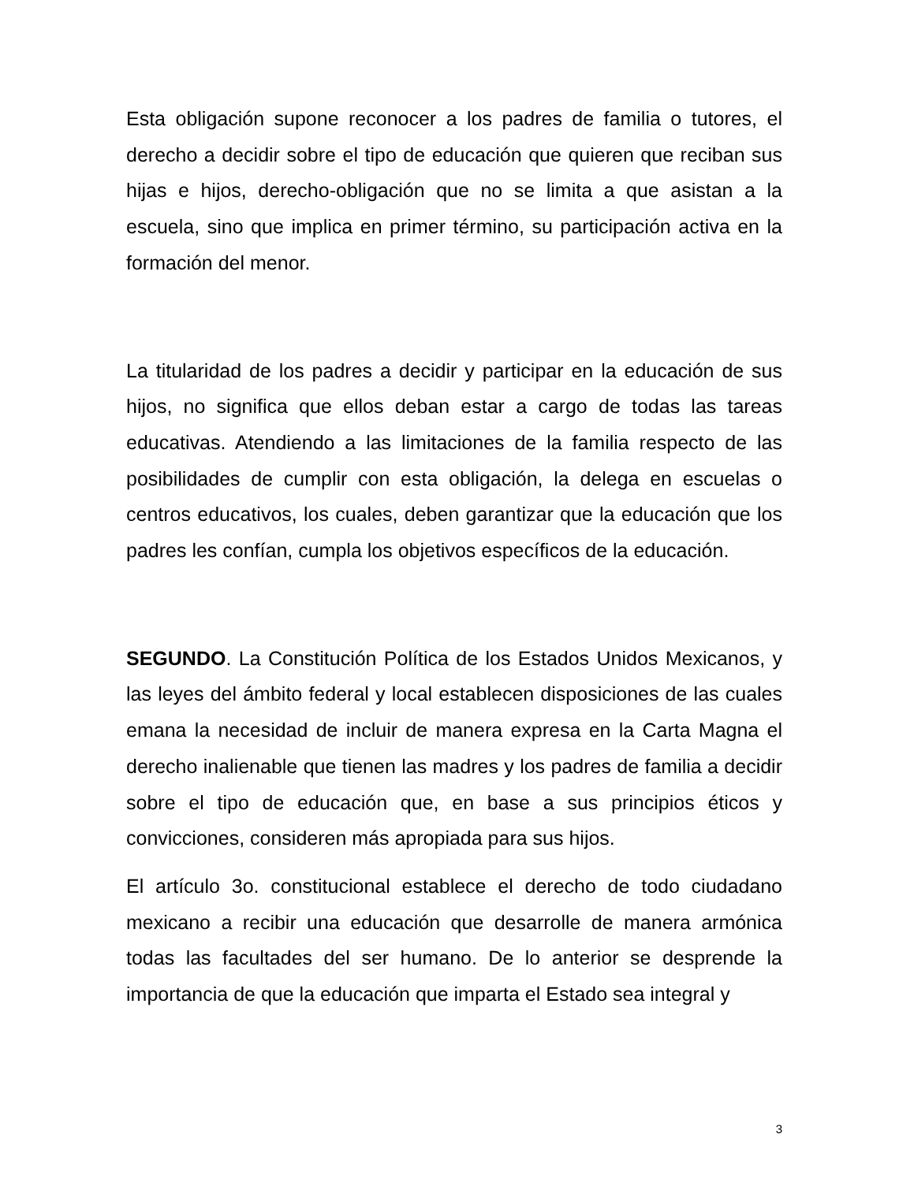Esta obligación supone reconocer a los padres de familia o tutores, el derecho a decidir sobre el tipo de educación que quieren que reciban sus hijas e hijos, derecho-obligación que no se limita a que asistan a la escuela, sino que implica en primer término, su participación activa en la formación del menor.
La titularidad de los padres a decidir y participar en la educación de sus hijos, no significa que ellos deban estar a cargo de todas las tareas educativas. Atendiendo a las limitaciones de la familia respecto de las posibilidades de cumplir con esta obligación, la delega en escuelas o centros educativos, los cuales, deben garantizar que la educación que los padres les confían, cumpla los objetivos específicos de la educación.
SEGUNDO. La Constitución Política de los Estados Unidos Mexicanos, y las leyes del ámbito federal y local establecen disposiciones de las cuales emana la necesidad de incluir de manera expresa en la Carta Magna el derecho inalienable que tienen las madres y los padres de familia a decidir sobre el tipo de educación que, en base a sus principios éticos y convicciones, consideren más apropiada para sus hijos.
El artículo 3o. constitucional establece el derecho de todo ciudadano mexicano a recibir una educación que desarrolle de manera armónica todas las facultades del ser humano. De lo anterior se desprende la importancia de que la educación que imparta el Estado sea integral y
3